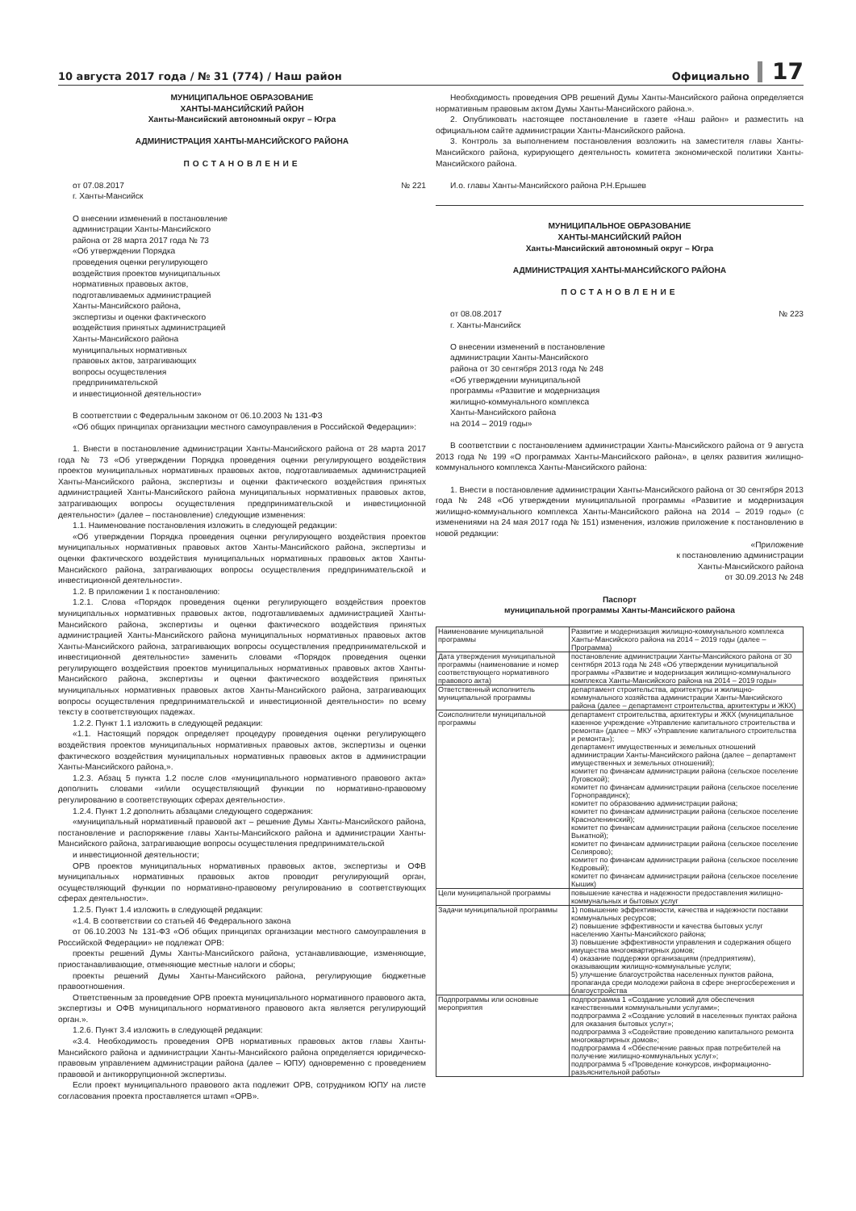10 августа 2017 года / № 31 (774) / Наш район Официально 17
МУНИЦИПАЛЬНОЕ ОБРАЗОВАНИЕ
ХАНТЫ-МАНСИЙСКИЙ РАЙОН
Ханты-Мансийский автономный округ – Югра
АДМИНИСТРАЦИЯ ХАНТЫ-МАНСИЙСКОГО РАЙОНА
ПОСТАНОВЛЕНИЕ
от 07.08.2017 № 221
г. Ханты-Мансийск
О внесении изменений в постановление
администрации Ханты-Мансийского
района от 28 марта 2017 года № 73
«Об утверждении Порядка
проведения оценки регулирующего
воздействия проектов муниципальных
нормативных правовых актов,
подготавливаемых администрацией
Ханты-Мансийского района,
экспертизы и оценки фактического
воздействия принятых администрацией
Ханты-Мансийского района
муниципальных нормативных
правовых актов, затрагивающих
вопросы осуществления
предпринимательской
и инвестиционной деятельности»
В соответствии с Федеральным законом от 06.10.2003 № 131-ФЗ
«Об общих принципах организации местного самоуправления в Российской Федерации»:
1. Внести в постановление администрации Ханты-Мансийского района от 28 марта 2017 года № 73 «Об утверждении Порядка проведения оценки регулирующего воздействия проектов муниципальных нормативных правовых актов, подготавливаемых администрацией Ханты-Мансийского района, экспертизы и оценки фактического воздействия принятых администрацией Ханты-Мансийского района муниципальных нормативных правовых актов, затрагивающих вопросы осуществления предпринимательской и инвестиционной деятельности» (далее – постановление) следующие изменения:
1.1. Наименование постановления изложить в следующей редакции:
«Об утверждении Порядка проведения оценки регулирующего воздействия проектов муниципальных нормативных правовых актов Ханты-Мансийского района, экспертизы и оценки фактического воздействия муниципальных нормативных правовых актов Ханты-Мансийского района, затрагивающих вопросы осуществления предпринимательской и инвестиционной деятельности».
1.2. В приложении 1 к постановлению:
1.2.1. Слова «Порядок проведения оценки регулирующего воздействия проектов муниципальных нормативных правовых актов, подготавливаемых администрацией Ханты-Мансийского района, экспертизы и оценки фактического воздействия принятых администрацией Ханты-Мансийского района муниципальных нормативных правовых актов Ханты-Мансийского района, затрагивающих вопросы осуществления предпринимательской и инвестиционной деятельности» заменить словами «Порядок проведения оценки регулирующего воздействия проектов муниципальных нормативных правовых актов Ханты-Мансийского района, экспертизы и оценки фактического воздействия принятых муниципальных нормативных правовых актов Ханты-Мансийского района, затрагивающих вопросы осуществления предпринимательской и инвестиционной деятельности» по всему тексту в соответствующих падежах.
1.2.2. Пункт 1.1 изложить в следующей редакции:
«1.1. Настоящий порядок определяет процедуру проведения оценки регулирующего воздействия проектов муниципальных нормативных правовых актов, экспертизы и оценки фактического воздействия муниципальных нормативных правовых актов в администрации Ханты-Мансийского района,».
1.2.3. Абзац 5 пункта 1.2 после слов «муниципального нормативного правового акта» дополнить словами «и/или осуществляющий функции по нормативно-правовому регулированию в соответствующих сферах деятельности».
1.2.4. Пункт 1.2 дополнить абзацами следующего содержания:
«муниципальный нормативный правовой акт – решение Думы Ханты-Мансийского района, постановление и распоряжение главы Ханты-Мансийского района и администрации Ханты-Мансийского района, затрагивающие вопросы осуществления предпринимательской
и инвестиционной деятельности;
ОРВ проектов муниципальных нормативных правовых актов, экспертизы и ОФВ муниципальных нормативных правовых актов проводит регулирующий орган, осуществляющий функции по нормативно-правовому регулированию в соответствующих сферах деятельности».
1.2.5. Пункт 1.4 изложить в следующей редакции:
«1.4. В соответствии со статьей 46 Федерального закона
от 06.10.2003 № 131-ФЗ «Об общих принципах организации местного самоуправления в Российской Федерации» не подлежат ОРВ:
проекты решений Думы Ханты-Мансийского района, устанавливающие, изменяющие, приостанавливающие, отменяющие местные налоги и сборы;
проекты решений Думы Ханты-Мансийского района, регулирующие бюджетные правоотношения.
Ответственным за проведение ОРВ проекта муниципального нормативного правового акта, экспертизы и ОФВ муниципального нормативного правового акта является регулирующий орган.».
1.2.6. Пункт 3.4 изложить в следующей редакции:
«3.4. Необходимость проведения ОРВ нормативных правовых актов главы Ханты-Мансийского района и администрации Ханты-Мансийского района определяется юридическо-правовым управлением администрации района (далее – ЮПУ) одновременно с проведением правовой и антикоррупционной экспертизы.
Если проект муниципального правового акта подлежит ОРВ, сотрудником ЮПУ на листе согласования проекта проставляется штамп «ОРВ».
Необходимость проведения ОРВ решений Думы Ханты-Мансийского района определяется нормативным правовым актом Думы Ханты-Мансийского района.».
2. Опубликовать настоящее постановление в газете «Наш район» и разместить на официальном сайте администрации Ханты-Мансийского района.
3. Контроль за выполнением постановления возложить на заместителя главы Ханты-Мансийского района, курирующего деятельность комитета экономической политики Ханты-Мансийского района.
И.о. главы Ханты-Мансийского района Р.Н.Ерышев
МУНИЦИПАЛЬНОЕ ОБРАЗОВАНИЕ
ХАНТЫ-МАНСИЙСКИЙ РАЙОН
Ханты-Мансийский автономный округ – Югра
АДМИНИСТРАЦИЯ ХАНТЫ-МАНСИЙСКОГО РАЙОНА
ПОСТАНОВЛЕНИЕ
от 08.08.2017 № 223
г. Ханты-Мансийск
О внесении изменений в постановление
администрации Ханты-Мансийского
района от 30 сентября 2013 года № 248
«Об утверждении муниципальной
программы «Развитие и модернизация
жилищно-коммунального комплекса
Ханты-Мансийского района
на 2014 – 2019 годы»
В соответствии с постановлением администрации Ханты-Мансийского района от 9 августа 2013 года № 199 «О программах Ханты-Мансийского района», в целях развития жилищно-коммунального комплекса Ханты-Мансийского района:
1. Внести в постановление администрации Ханты-Мансийского района от 30 сентября 2013 года № 248 «Об утверждении муниципальной программы «Развитие и модернизация жилищно-коммунального комплекса Ханты-Мансийского района на 2014 – 2019 годы» (с изменениями на 24 мая 2017 года № 151) изменения, изложив приложение к постановлению в новой редакции:
«Приложение
к постановлению администрации
Ханты-Мансийского района
от 30.09.2013 № 248
Паспорт
муниципальной программы Ханты-Мансийского района
| Наименование муниципальной программы | Развитие и модернизация жилищно-коммунального комплекса Ханты-Мансийского района на 2014 – 2019 годы (далее – Программа) |
| Дата утверждения муниципальной программы (наименование и номер соответствующего нормативного правового акта) | постановление администрации Ханты-Мансийского района от 30 сентября 2013 года № 248 «Об утверждении муниципальной программы «Развитие и модернизация жилищно-коммунального комплекса Ханты-Мансийского района на 2014 – 2019 годы» |
| Ответственный исполнитель муниципальной программы | департамент строительства, архитектуры и жилищно-коммунального хозяйства администрации Ханты-Мансийского района (далее – департамент строительства, архитектуры и ЖКХ) |
| Соисполнители муниципальной программы | департамент строительства, архитектуры и ЖКХ (муниципальное казенное учреждение «Управление капитального строительства и ремонта» (далее – МКУ «Управление капитального строительства и ремонта»); департамент имущественных и земельных отношений администрации Ханты-Мансийского района (далее – департамент имущественных и земельных отношений); комитет по финансам администрации района (сельское поселение Луговской); комитет по финансам администрации района (сельское поселение Горноправдинск); комитет по образованию администрации района; комитет по финансам администрации района (сельское поселение Красноленинский); комитет по финансам администрации района (сельское поселение Выкатной); комитет по финансам администрации района (сельское поселение Селиярово); комитет по финансам администрации района (сельское поселение Кедровый); комитет по финансам администрации района (сельское поселение Кышик) |
| Цели муниципальной программы | повышение качества и надежности предоставления жилищно-коммунальных и бытовых услуг |
| Задачи муниципальной программы | 1) повышение эффективности, качества и надежности поставки коммунальных ресурсов; 2) повышение эффективности и качества бытовых услуг населению Ханты-Мансийского района; 3) повышение эффективности управления и содержания общего имущества многоквартирных домов; 4) оказание поддержки организациям (предприятиям), оказывающим жилищно-коммунальные услуги; 5) улучшение благоустройства населенных пунктов района, пропаганда среди молодежи района в сфере энергосбережения и благоустройства |
| Подпрограммы или основные мероприятия | подпрограмма 1 «Создание условий для обеспечения качественными коммунальными услугами»; подпрограмма 2 «Создание условий в населенных пунктах района для оказания бытовых услуг»; подпрограмма 3 «Содействие проведению капитального ремонта многоквартирных домов»; подпрограмма 4 «Обеспечение равных прав потребителей на получение жилищно-коммунальных услуг»; подпрограмма 5 «Проведение конкурсов, информационно-разъяснительной работы» |